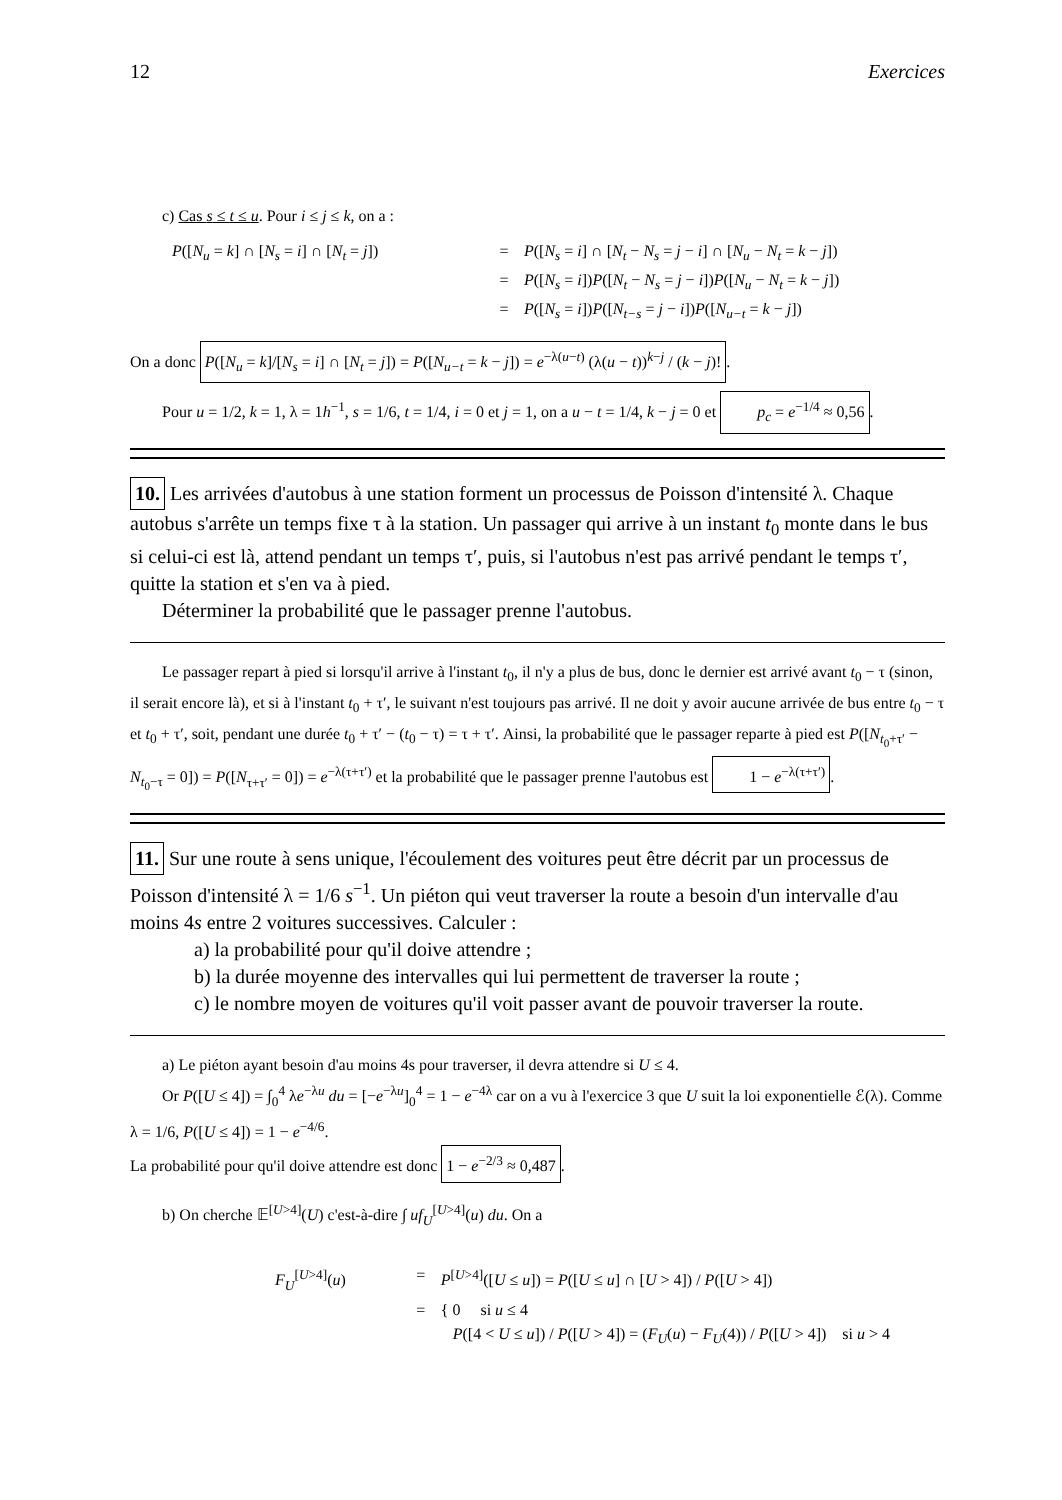12 Exercices
c) Cas s ≤ t ≤ u. Pour i ≤ j ≤ k, on a :
P([N<sub>u</sub> = k] ∩ [N<sub>s</sub> = i] ∩ [N<sub>t</sub> = j])
=
P([N<sub>s</sub> = i] ∩ [N<sub>t</sub> − N<sub>s</sub> = j − i] ∩ [N<sub>u</sub> − N<sub>t</sub> = k − j])
=
P([N<sub>s</sub> = i])P([N<sub>t</sub> − N<sub>s</sub> = j − i])P([N<sub>u</sub> − N<sub>t</sub> = k − j])
=
P([N<sub>s</sub> = i])P([N<sub>t−s</sub> = j − i])P([N<sub>u−t</sub> = k − j])
On a donc P([N<sub>u</sub> = k]/[N<sub>s</sub> = i] ∩ [N<sub>t</sub> = j]) = P([N<sub>u−t</sub> = k − j]) = e<sup>−λ(u−t)</sup> (λ(u − t))<sup>k−j</sup> / (k − j)!.
Pour u = 1/2, k = 1, λ = 1h<sup>−1</sup>, s = 1/6, t = 1/4, i = 0 et j = 1, on a u − t = 1/4, k − j = 0 et p<sub>c</sub> = e<sup>−1/4</sup> ≈ 0,56.
10. Les arrivées d'autobus à une station forment un processus de Poisson d'intensité λ. Chaque autobus s'arrête un temps fixe τ à la station. Un passager qui arrive à un instant t<sub>0</sub> monte dans le bus si celui-ci est là, attend pendant un temps τ′, puis, si l'autobus n'est pas arrivé pendant le temps τ′, quitte la station et s'en va à pied.
Déterminer la probabilité que le passager prenne l'autobus.
Le passager repart à pied si lorsqu'il arrive à l'instant t<sub>0</sub>, il n'y a plus de bus, donc le dernier est arrivé avant t<sub>0</sub> − τ (sinon, il serait encore là), et si à l'instant t<sub>0</sub> + τ′, le suivant n'est toujours pas arrivé. Il ne doit y avoir aucune arrivée de bus entre t<sub>0</sub> − τ et t<sub>0</sub> + τ′, soit, pendant une durée t<sub>0</sub> + τ′ − (t<sub>0</sub> − τ) = τ + τ′. Ainsi, la probabilité que le passager reparte à pied est P([N<sub>t<sub>0</sub>+τ′</sub> − N<sub>t<sub>0</sub>−τ</sub> = 0]) = P([N<sub>τ+τ′</sub> = 0]) = e<sup>−λ(τ+τ′)</sup> et la probabilité que le passager prenne l'autobus est 1 − e<sup>−λ(τ+τ′)</sup>.
11. Sur une route à sens unique, l'écoulement des voitures peut être décrit par un processus de Poisson d'intensité λ = 1/6 s<sup>−1</sup>. Un piéton qui veut traverser la route a besoin d'un intervalle d'au moins 4s entre 2 voitures successives. Calculer :
a) la probabilité pour qu'il doive attendre ;
b) la durée moyenne des intervalles qui lui permettent de traverser la route ;
c) le nombre moyen de voitures qu'il voit passer avant de pouvoir traverser la route.
a) Le piéton ayant besoin d'au moins 4s pour traverser, il devra attendre si U ≤ 4.
Or P([U ≤ 4]) = ∫<sub>0</sub><sup>4</sup> λe<sup>−λu</sup> du = [−e<sup>−λu</sup>]<sub>0</sub><sup>4</sup> = 1 − e<sup>−4λ</sup> car on a vu à l'exercice 3 que U suit la loi exponentielle ℰ(λ). Comme λ = 1/6, P([U ≤ 4]) = 1 − e<sup>−4/6</sup>.
La probabilité pour qu'il doive attendre est donc 1 − e<sup>−2/3</sup> ≈ 0,487.
b) On cherche 𝔼<sup>[U>4]</sup>(U) c'est-à-dire ∫ uf<sub>U</sub><sup>[U>4]</sup>(u) du. On a
F<sub>U</sub><sup>[U>4]</sup>(u)
=
P<sup>[U>4]</sup>([U ≤ u]) = P([U ≤ u] ∩ [U > 4]) / P([U > 4])
=
{ 0 si u ≤ 4
P([4 < U ≤ u]) / P([U > 4]) = (F<sub>U</sub>(u) − F<sub>U</sub>(4)) / P([U > 4]) si u > 4